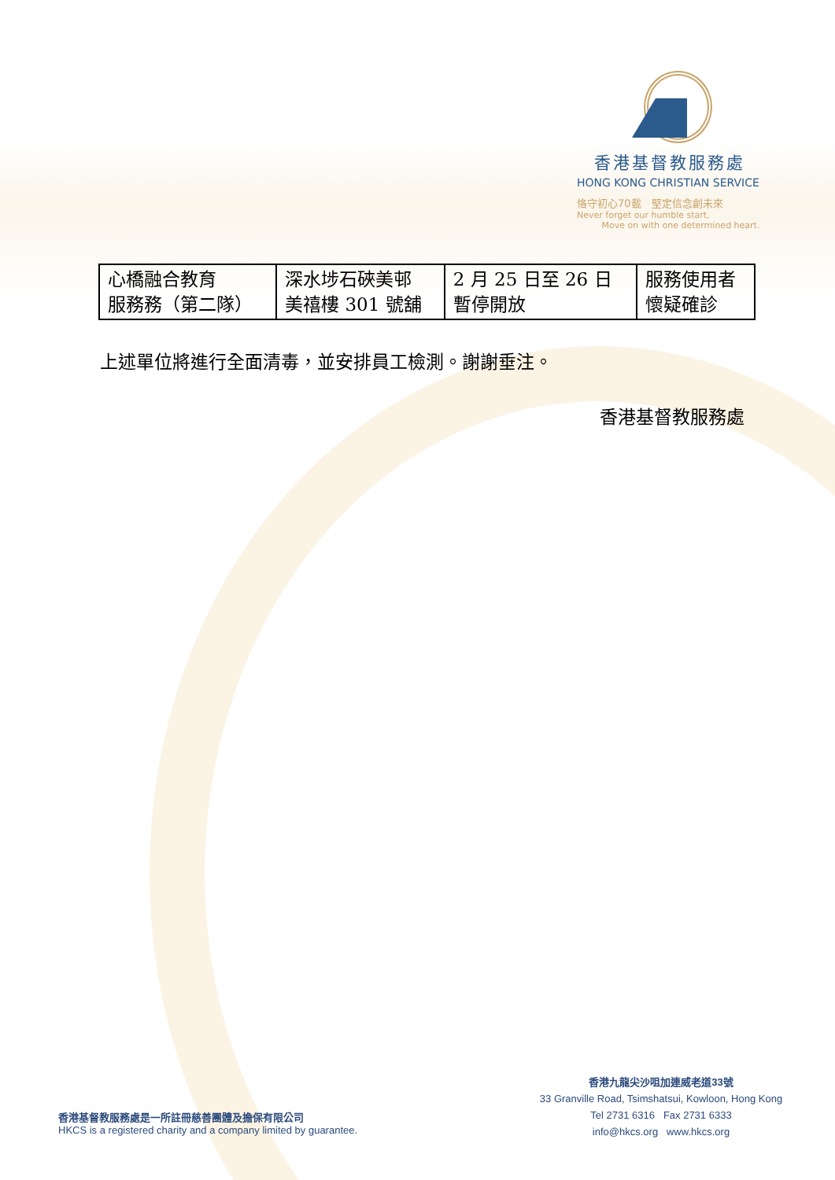香港基督教服務處
HONG KONG CHRISTIAN SERVICE
恪守初心70載　堅定信念創未來
Never forget our humble start,
Move on with one determined heart.
| 心橋融合教育 服務務（第二隊） | 深水埗石硤美邨 美禧樓 301 號舖 | 2 月 25 日至 26 日 暫停開放 | 服務使用者 懷疑確診 |
上述單位將進行全面清毒，並安排員工檢測。謝謝垂注。
香港基督教服務處
香港基督教服務處是一所註冊慈善團體及擔保有限公司
HKCS is a registered charity and a company limited by guarantee.
香港九龍尖沙咀加連威老道33號
33 Granville Road, Tsimshatsui, Kowloon, Hong Kong
Tel 2731 6316 Fax 2731 6333
info@hkcs.org www.hkcs.org